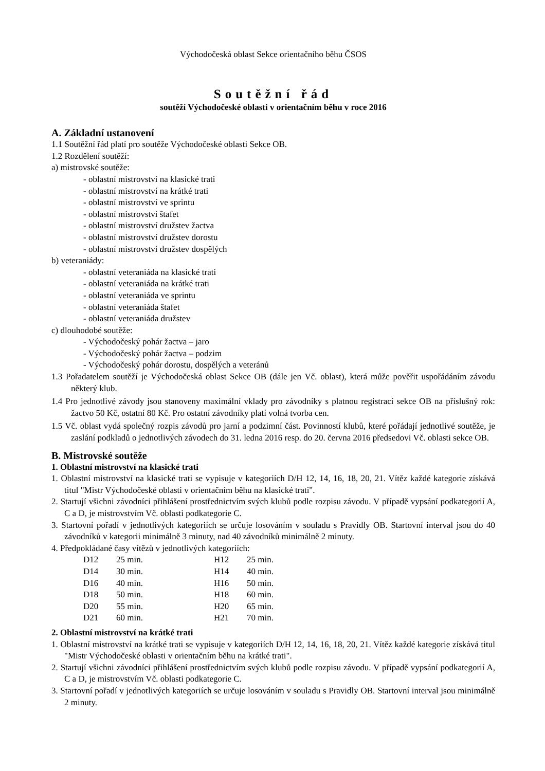Východočeská oblast Sekce orientačního běhu ČSOS
Soutěžní řád
soutěží Východočeské oblasti v orientačním běhu v roce 2016
A. Základní ustanovení
1.1 Soutěžní řád platí pro soutěže Východočeské oblasti Sekce OB.
1.2 Rozdělení soutěží:
a) mistrovské soutěže:
- oblastní mistrovství na klasické trati
- oblastní mistrovství na krátké trati
- oblastní mistrovství ve sprintu
- oblastní mistrovství štafet
- oblastní mistrovství družstev žactva
- oblastní mistrovství družstev dorostu
- oblastní mistrovství družstev dospělých
b) veteraniády:
- oblastní veteraniáda na klasické trati
- oblastní veteraniáda na krátké trati
- oblastní veteraniáda ve sprintu
- oblastní veteraniáda štafet
- oblastní veteraniáda družstev
c) dlouhodobé soutěže:
- Východočeský pohár žactva – jaro
- Východočeský pohár žactva – podzim
- Východočeský pohár dorostu, dospělých a veteránů
1.3 Pořadatelem soutěží je Východočeská oblast Sekce OB (dále jen Vč. oblast), která může pověřit uspořádáním závodu některý klub.
1.4 Pro jednotlivé závody jsou stanoveny maximální vklady pro závodníky s platnou registrací sekce OB na příslušný rok: žactvo 50 Kč, ostatní 80 Kč. Pro ostatní závodníky platí volná tvorba cen.
1.5 Vč. oblast vydá společný rozpis závodů pro jarní a podzimní část. Povinností klubů, které pořádají jednotlivé soutěže, je zaslání podkladů o jednotlivých závodech do 31. ledna 2016 resp. do 20. června 2016 předsedovi Vč. oblasti sekce OB.
B. Mistrovské soutěže
1. Oblastní mistrovství na klasické trati
1. Oblastní mistrovství na klasické trati se vypisuje v kategoriích D/H 12, 14, 16, 18, 20, 21. Vítěz každé kategorie získává titul "Mistr Východočeské oblasti v orientačním běhu na klasické trati".
2. Startují všichni závodníci přihlášení prostřednictvím svých klubů podle rozpisu závodu. V případě vypsání podkategorií A, C a D, je mistrovstvím Vč. oblasti podkategorie C.
3. Startovní pořadí v jednotlivých kategoriích se určuje losováním v souladu s Pravidly OB. Startovní interval jsou do 40 závodníků v kategorii minimálně 3 minuty, nad 40 závodníků minimálně 2 minuty.
4. Předpokládané časy vítězů v jednotlivých kategoriích:
| D12 | 25 min. | H12 | 25 min. |
| D14 | 30 min. | H14 | 40 min. |
| D16 | 40 min. | H16 | 50 min. |
| D18 | 50 min. | H18 | 60 min. |
| D20 | 55 min. | H20 | 65 min. |
| D21 | 60 min. | H21 | 70 min. |
2. Oblastní mistrovství na krátké trati
1. Oblastní mistrovství na krátké trati se vypisuje v kategoriích D/H 12, 14, 16, 18, 20, 21. Vítěz každé kategorie získává titul "Mistr Východočeské oblasti v orientačním běhu na krátké trati".
2. Startují všichni závodníci přihlášení prostřednictvím svých klubů podle rozpisu závodu. V případě vypsání podkategorií A, C a D, je mistrovstvím Vč. oblasti podkategorie C.
3. Startovní pořadí v jednotlivých kategoriích se určuje losováním v souladu s Pravidly OB. Startovní interval jsou minimálně 2 minuty.